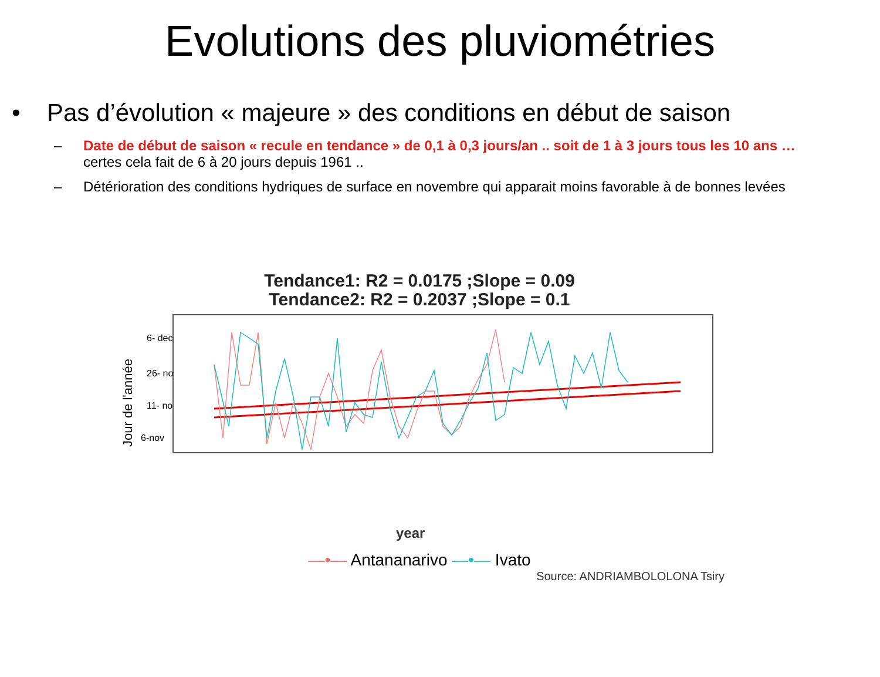Evolutions des pluviométries
• Pas d’évolution « majeure » des conditions en début de saison
– Date de début de saison « recule en tendance » de 0,1 à 0,3 jours/an .. soit de 1 à 3 jours tous les 10 ans …
certes cela fait de 6 à 20 jours depuis 1961 ..
– Détérioration des conditions hydriques de surface en novembre qui apparait moins favorable à de bonnes levées
Tendance1: R2 = 0.0175 ;Slope = 0.09
Tendance2: R2 = 0.2037 ;Slope = 0.1
Jour de l'année
6- dec
26- nov
11- nov
6-nov
year
—•— Antananarivo —•— Ivato
Source: ANDRIAMBOLOLONA Tsiry